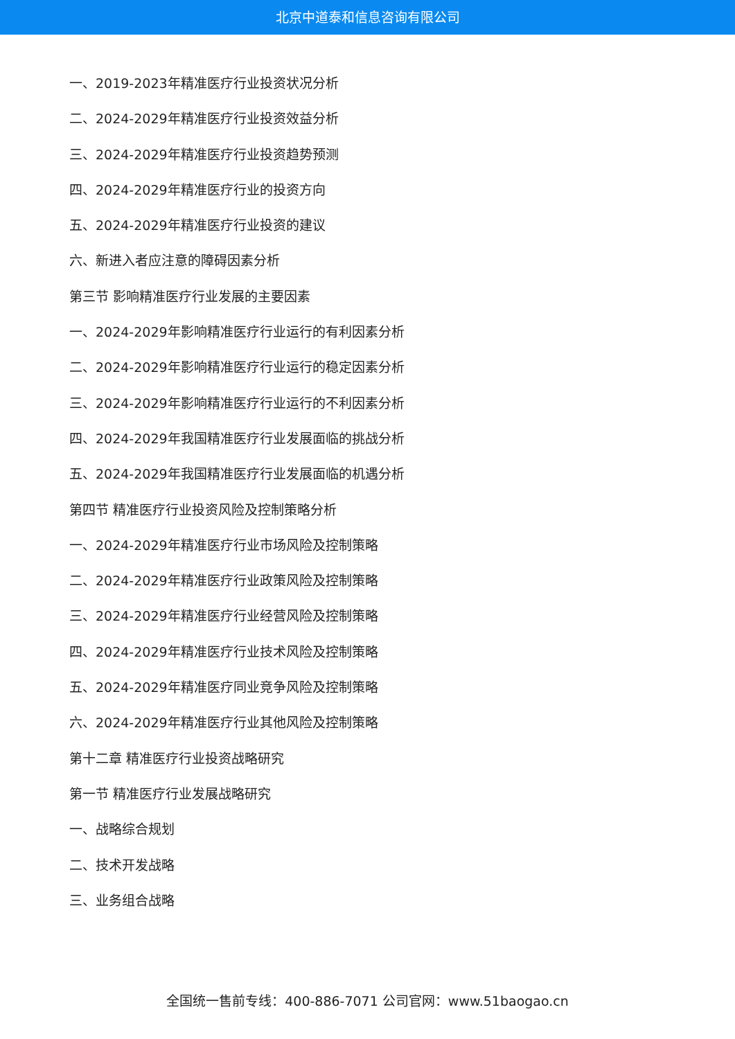北京中道泰和信息咨询有限公司
一、2019-2023年精准医疗行业投资状况分析
二、2024-2029年精准医疗行业投资效益分析
三、2024-2029年精准医疗行业投资趋势预测
四、2024-2029年精准医疗行业的投资方向
五、2024-2029年精准医疗行业投资的建议
六、新进入者应注意的障碍因素分析
第三节 影响精准医疗行业发展的主要因素
一、2024-2029年影响精准医疗行业运行的有利因素分析
二、2024-2029年影响精准医疗行业运行的稳定因素分析
三、2024-2029年影响精准医疗行业运行的不利因素分析
四、2024-2029年我国精准医疗行业发展面临的挑战分析
五、2024-2029年我国精准医疗行业发展面临的机遇分析
第四节 精准医疗行业投资风险及控制策略分析
一、2024-2029年精准医疗行业市场风险及控制策略
二、2024-2029年精准医疗行业政策风险及控制策略
三、2024-2029年精准医疗行业经营风险及控制策略
四、2024-2029年精准医疗行业技术风险及控制策略
五、2024-2029年精准医疗同业竞争风险及控制策略
六、2024-2029年精准医疗行业其他风险及控制策略
第十二章 精准医疗行业投资战略研究
第一节 精准医疗行业发展战略研究
一、战略综合规划
二、技术开发战略
三、业务组合战略
全国统一售前专线：400-886-7071 公司官网：www.51baogao.cn